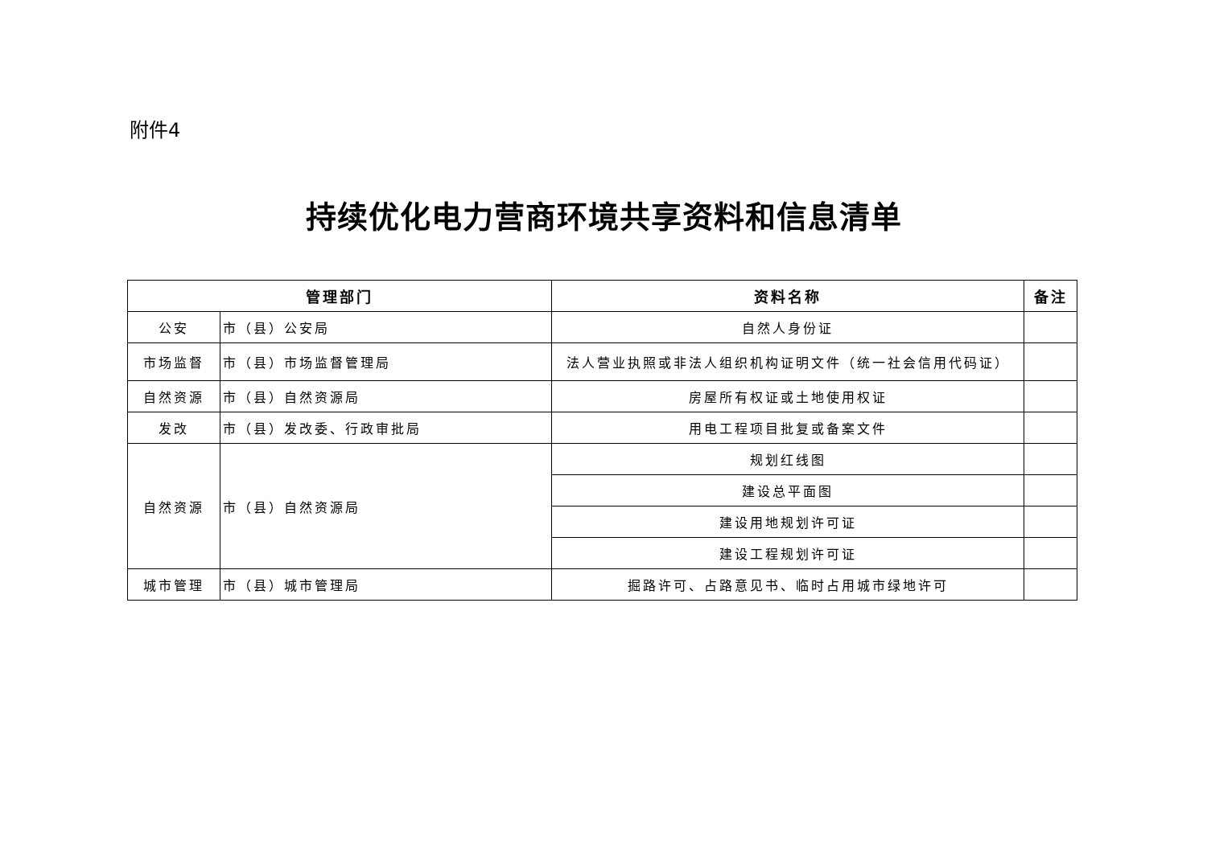附件4
持续优化电力营商环境共享资料和信息清单
| 管理部门 | | 资料名称 | 备注 |
| --- | --- | --- | --- |
| 公安 | 市（县）公安局 | 自然人身份证 | |
| 市场监督 | 市（县）市场监督管理局 | 法人营业执照或非法人组织机构证明文件（统一社会信用代码证） | |
| 自然资源 | 市（县）自然资源局 | 房屋所有权证或土地使用权证 | |
| 发改 | 市（县）发改委、行政审批局 | 用电工程项目批复或备案文件 | |
| 自然资源 | 市（县）自然资源局 | 规划红线图 | |
| | | 建设总平面图 | |
| | | 建设用地规划许可证 | |
| | | 建设工程规划许可证 | |
| 城市管理 | 市（县）城市管理局 | 掘路许可、占路意见书、临时占用城市绿地许可 | |